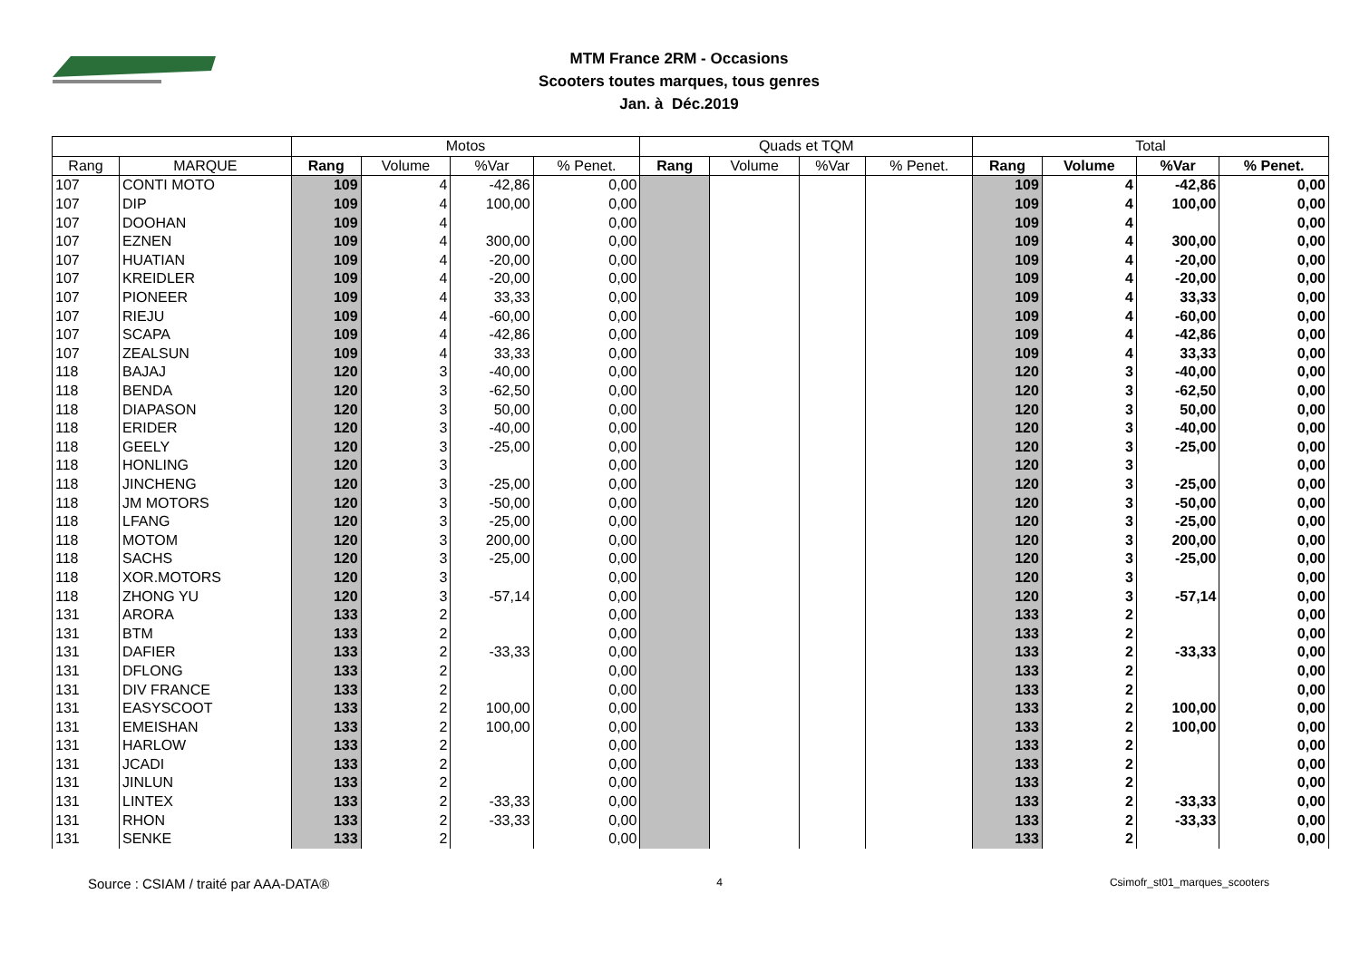MTM France 2RM - Occasions
Scooters toutes marques, tous genres
Jan. à Déc.2019
| | | Motos | | | | Quads et TQM | | | | Total | | | |
| --- | --- | --- | --- | --- | --- | --- | --- | --- | --- | --- | --- | --- | --- |
| Rang | MARQUE | Rang | Volume | %Var | % Penet. | Rang | Volume | %Var | % Penet. | Rang | Volume | %Var | % Penet. |
| 107 | CONTI MOTO | 109 | 4 | -42,86 | 0,00 | | | | | 109 | 4 | -42,86 | 0,00 |
| 107 | DIP | 109 | 4 | 100,00 | 0,00 | | | | | 109 | 4 | 100,00 | 0,00 |
| 107 | DOOHAN | 109 | 4 | | 0,00 | | | | | 109 | 4 | | 0,00 |
| 107 | EZNEN | 109 | 4 | 300,00 | 0,00 | | | | | 109 | 4 | 300,00 | 0,00 |
| 107 | HUATIAN | 109 | 4 | -20,00 | 0,00 | | | | | 109 | 4 | -20,00 | 0,00 |
| 107 | KREIDLER | 109 | 4 | -20,00 | 0,00 | | | | | 109 | 4 | -20,00 | 0,00 |
| 107 | PIONEER | 109 | 4 | 33,33 | 0,00 | | | | | 109 | 4 | 33,33 | 0,00 |
| 107 | RIEJU | 109 | 4 | -60,00 | 0,00 | | | | | 109 | 4 | -60,00 | 0,00 |
| 107 | SCAPA | 109 | 4 | -42,86 | 0,00 | | | | | 109 | 4 | -42,86 | 0,00 |
| 107 | ZEALSUN | 109 | 4 | 33,33 | 0,00 | | | | | 109 | 4 | 33,33 | 0,00 |
| 118 | BAJAJ | 120 | 3 | -40,00 | 0,00 | | | | | 120 | 3 | -40,00 | 0,00 |
| 118 | BENDA | 120 | 3 | -62,50 | 0,00 | | | | | 120 | 3 | -62,50 | 0,00 |
| 118 | DIAPASON | 120 | 3 | 50,00 | 0,00 | | | | | 120 | 3 | 50,00 | 0,00 |
| 118 | ERIDER | 120 | 3 | -40,00 | 0,00 | | | | | 120 | 3 | -40,00 | 0,00 |
| 118 | GEELY | 120 | 3 | -25,00 | 0,00 | | | | | 120 | 3 | -25,00 | 0,00 |
| 118 | HONLING | 120 | 3 | | 0,00 | | | | | 120 | 3 | | 0,00 |
| 118 | JINCHENG | 120 | 3 | -25,00 | 0,00 | | | | | 120 | 3 | -25,00 | 0,00 |
| 118 | JM MOTORS | 120 | 3 | -50,00 | 0,00 | | | | | 120 | 3 | -50,00 | 0,00 |
| 118 | LFANG | 120 | 3 | -25,00 | 0,00 | | | | | 120 | 3 | -25,00 | 0,00 |
| 118 | MOTOM | 120 | 3 | 200,00 | 0,00 | | | | | 120 | 3 | 200,00 | 0,00 |
| 118 | SACHS | 120 | 3 | -25,00 | 0,00 | | | | | 120 | 3 | -25,00 | 0,00 |
| 118 | XOR.MOTORS | 120 | 3 | | 0,00 | | | | | 120 | 3 | | 0,00 |
| 118 | ZHONG YU | 120 | 3 | -57,14 | 0,00 | | | | | 120 | 3 | -57,14 | 0,00 |
| 131 | ARORA | 133 | 2 | | 0,00 | | | | | 133 | 2 | | 0,00 |
| 131 | BTM | 133 | 2 | | 0,00 | | | | | 133 | 2 | | 0,00 |
| 131 | DAFIER | 133 | 2 | -33,33 | 0,00 | | | | | 133 | 2 | -33,33 | 0,00 |
| 131 | DFLONG | 133 | 2 | | 0,00 | | | | | 133 | 2 | | 0,00 |
| 131 | DIV FRANCE | 133 | 2 | | 0,00 | | | | | 133 | 2 | | 0,00 |
| 131 | EASYSCOOT | 133 | 2 | 100,00 | 0,00 | | | | | 133 | 2 | 100,00 | 0,00 |
| 131 | EMEISHAN | 133 | 2 | 100,00 | 0,00 | | | | | 133 | 2 | 100,00 | 0,00 |
| 131 | HARLOW | 133 | 2 | | 0,00 | | | | | 133 | 2 | | 0,00 |
| 131 | JCADI | 133 | 2 | | 0,00 | | | | | 133 | 2 | | 0,00 |
| 131 | JINLUN | 133 | 2 | | 0,00 | | | | | 133 | 2 | | 0,00 |
| 131 | LINTEX | 133 | 2 | -33,33 | 0,00 | | | | | 133 | 2 | -33,33 | 0,00 |
| 131 | RHON | 133 | 2 | -33,33 | 0,00 | | | | | 133 | 2 | -33,33 | 0,00 |
| 131 | SENKE | 133 | 2 | | 0,00 | | | | | 133 | 2 | | 0,00 |
Source : CSIAM / traité par AAA-DATA® 4 Csimofr_st01_marques_scooters